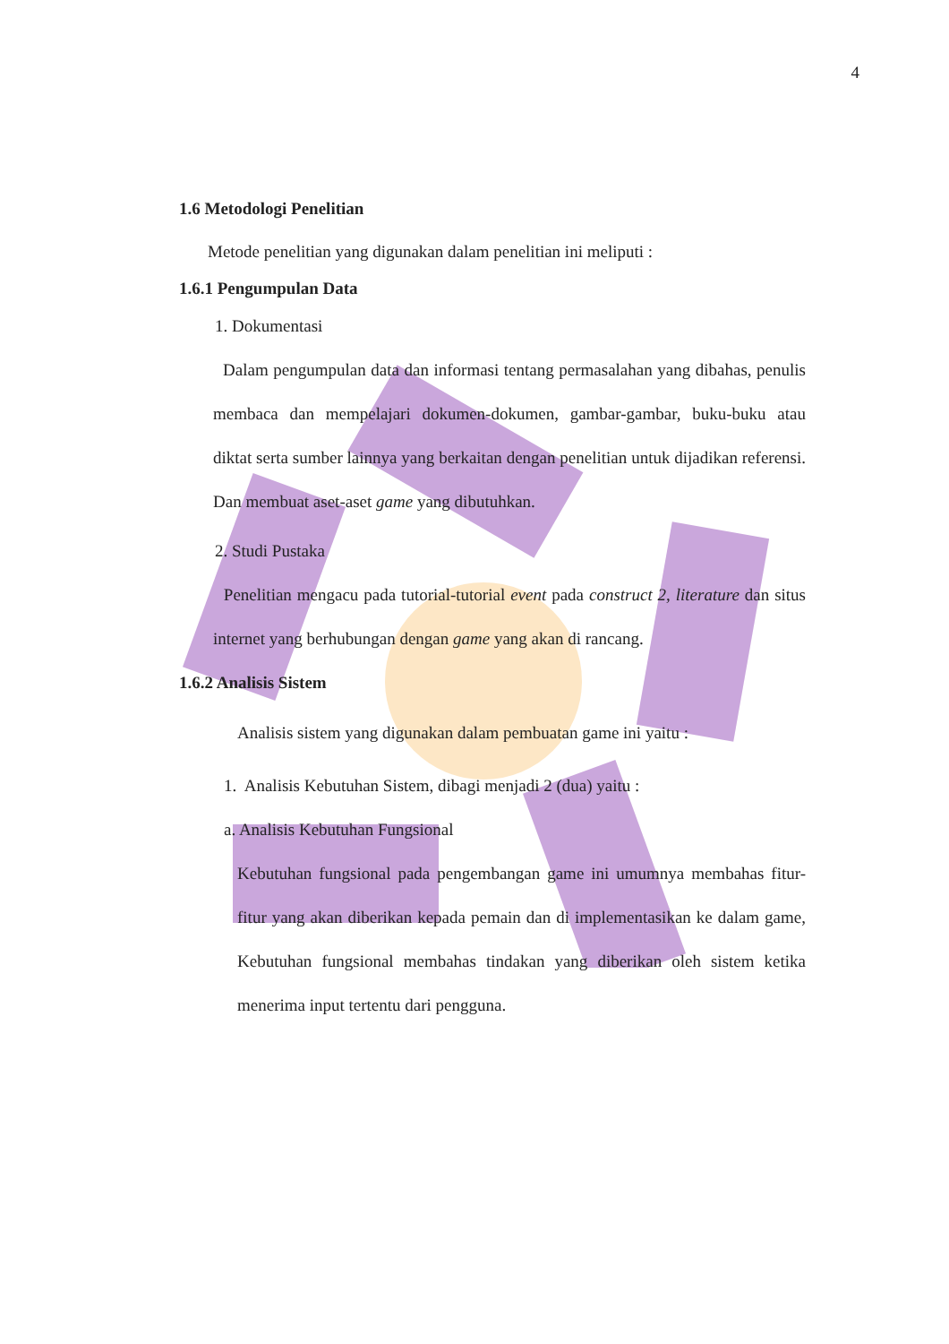4
1.6 Metodologi Penelitian
Metode penelitian yang digunakan dalam penelitian ini meliputi :
1.6.1 Pengumpulan Data
1. Dokumentasi
Dalam pengumpulan data dan informasi tentang permasalahan yang dibahas, penulis membaca dan mempelajari dokumen-dokumen, gambar-gambar, buku-buku atau diktat serta sumber lainnya yang berkaitan dengan penelitian untuk dijadikan referensi. Dan membuat aset-aset game yang dibutuhkan.
2. Studi Pustaka
Penelitian mengacu pada tutorial-tutorial event pada construct 2, literature dan situs internet yang berhubungan dengan game yang akan di rancang.
1.6.2 Analisis Sistem
Analisis sistem yang digunakan dalam pembuatan game ini yaitu :
1. Analisis Kebutuhan Sistem, dibagi menjadi 2 (dua) yaitu :
a. Analisis Kebutuhan Fungsional
Kebutuhan fungsional pada pengembangan game ini umumnya membahas fitur-fitur yang akan diberikan kepada pemain dan di implementasikan ke dalam game, Kebutuhan fungsional membahas tindakan yang diberikan oleh sistem ketika menerima input tertentu dari pengguna.